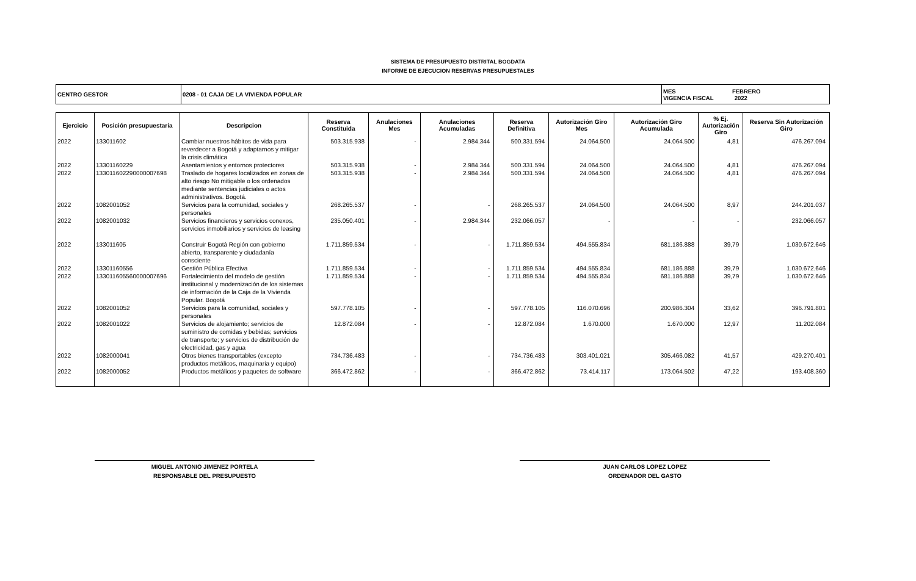SISTEMA DE PRESUPUESTO DISTRITAL BOGDATA
INFORME DE EJECUCION RESERVAS PRESUPUESTALES
| CENTRO GESTOR | 0208 - 01 CAJA DE LA VIVIENDA POPULAR | MES FEBRERO VIGENCIA FISCAL 2022 |
| Ejercicio | Posición presupuestaria | Descripcion | Reserva Constituida | Anulaciones Mes | Anulaciones Acumuladas | Reserva Definitiva | Autorización Giro Mes | Autorización Giro Acumulada | % Ej. Autorización Giro | Reserva Sin Autorización Giro |
| --- | --- | --- | --- | --- | --- | --- | --- | --- | --- | --- |
| 2022 | 133011602 | Cambiar nuestros hábitos de vida para reverdecer a Bogotá y adaptarnos y mitigar la crisis climática | 503.315.938 | - | 2.984.344 | 500.331.594 | 24.064.500 | 24.064.500 | 4,81 | 476.267.094 |
| 2022 | 13301160229 | Asentamientos y entornos protectores | 503.315.938 | - | 2.984.344 | 500.331.594 | 24.064.500 | 24.064.500 | 4,81 | 476.267.094 |
| 2022 | 133011602290000007698 | Traslado de hogares localizados en zonas de alto riesgo No mitigable o los ordenados mediante sentencias judiciales o actos administrativos. Bogotá. | 503.315.938 | - | 2.984.344 | 500.331.594 | 24.064.500 | 24.064.500 | 4,81 | 476.267.094 |
| 2022 | 1082001052 | Servicios para la comunidad, sociales y personales | 268.265.537 | - | - | 268.265.537 | 24.064.500 | 24.064.500 | 8,97 | 244.201.037 |
| 2022 | 1082001032 | Servicios financieros y servicios conexos, servicios inmobiliarios y servicios de leasing | 235.050.401 | - | 2.984.344 | 232.066.057 | - | - | - | 232.066.057 |
| 2022 | 133011605 | Construir Bogotá Región con gobierno abierto, transparente y ciudadanía consciente | 1.711.859.534 | - | - | 1.711.859.534 | 494.555.834 | 681.186.888 | 39,79 | 1.030.672.646 |
| 2022 | 13301160556 | Gestión Pública Efectiva | 1.711.859.534 | - | - | 1.711.859.534 | 494.555.834 | 681.186.888 | 39,79 | 1.030.672.646 |
| 2022 | 133011605560000007696 | Fortalecimiento del modelo de gestión institucional y modernización de los sistemas de información de la Caja de la Vivienda Popular. Bogotá | 1.711.859.534 | - | - | 1.711.859.534 | 494.555.834 | 681.186.888 | 39,79 | 1.030.672.646 |
| 2022 | 1082001052 | Servicios para la comunidad, sociales y personales | 597.778.105 | - | - | 597.778.105 | 116.070.696 | 200.986.304 | 33,62 | 396.791.801 |
| 2022 | 1082001022 | Servicios de alojamiento; servicios de suministro de comidas y bebidas; servicios de transporte; y servicios de distribución de electricidad, gas y agua | 12.872.084 | - | - | 12.872.084 | 1.670.000 | 1.670.000 | 12,97 | 11.202.084 |
| 2022 | 1082000041 | Otros bienes transportables (excepto productos metálicos, maquinaria y equipo) | 734.736.483 | - | - | 734.736.483 | 303.401.021 | 305.466.082 | 41,57 | 429.270.401 |
| 2022 | 1082000052 | Productos metálicos y paquetes de software | 366.472.862 | - | - | 366.472.862 | 73.414.117 | 173.064.502 | 47,22 | 193.408.360 |
MIGUEL ANTONIO JIMENEZ PORTELA
RESPONSABLE DEL PRESUPUESTO
JUAN CARLOS LOPEZ LOPEZ
ORDENADOR DEL GASTO